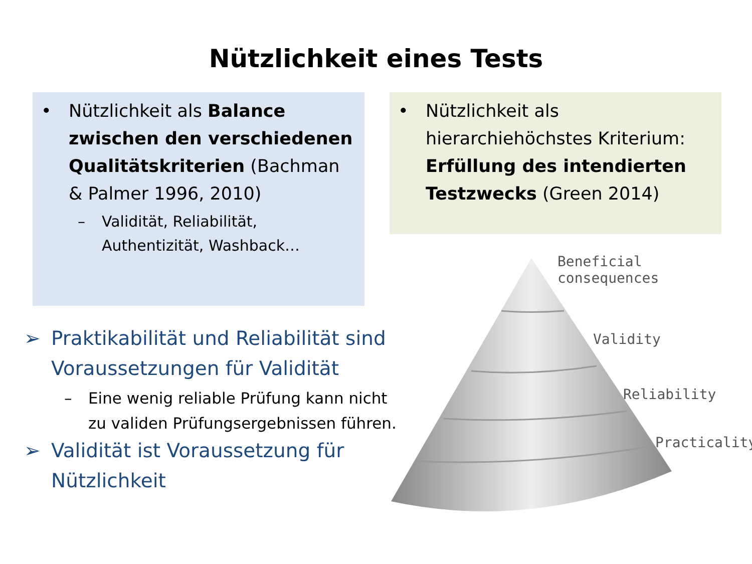Nützlichkeit eines Tests
• Nützlichkeit als Balance zwischen den verschiedenen Qualitätskriterien (Bachman & Palmer 1996, 2010)
– Validität, Reliabilität, Authentizität, Washback…
• Nützlichkeit als hierarchiehöchstes Kriterium: Erfüllung des intendierten Testzwecks (Green 2014)
➢ Praktikabilität und Reliabilität sind Voraussetzungen für Validität
– Eine wenig reliable Prüfung kann nicht zu validen Prüfungsergebnissen führen.
➢ Validität ist Voraussetzung für Nützlichkeit
Beneficial
consequences
Validity
Reliability
Practicality